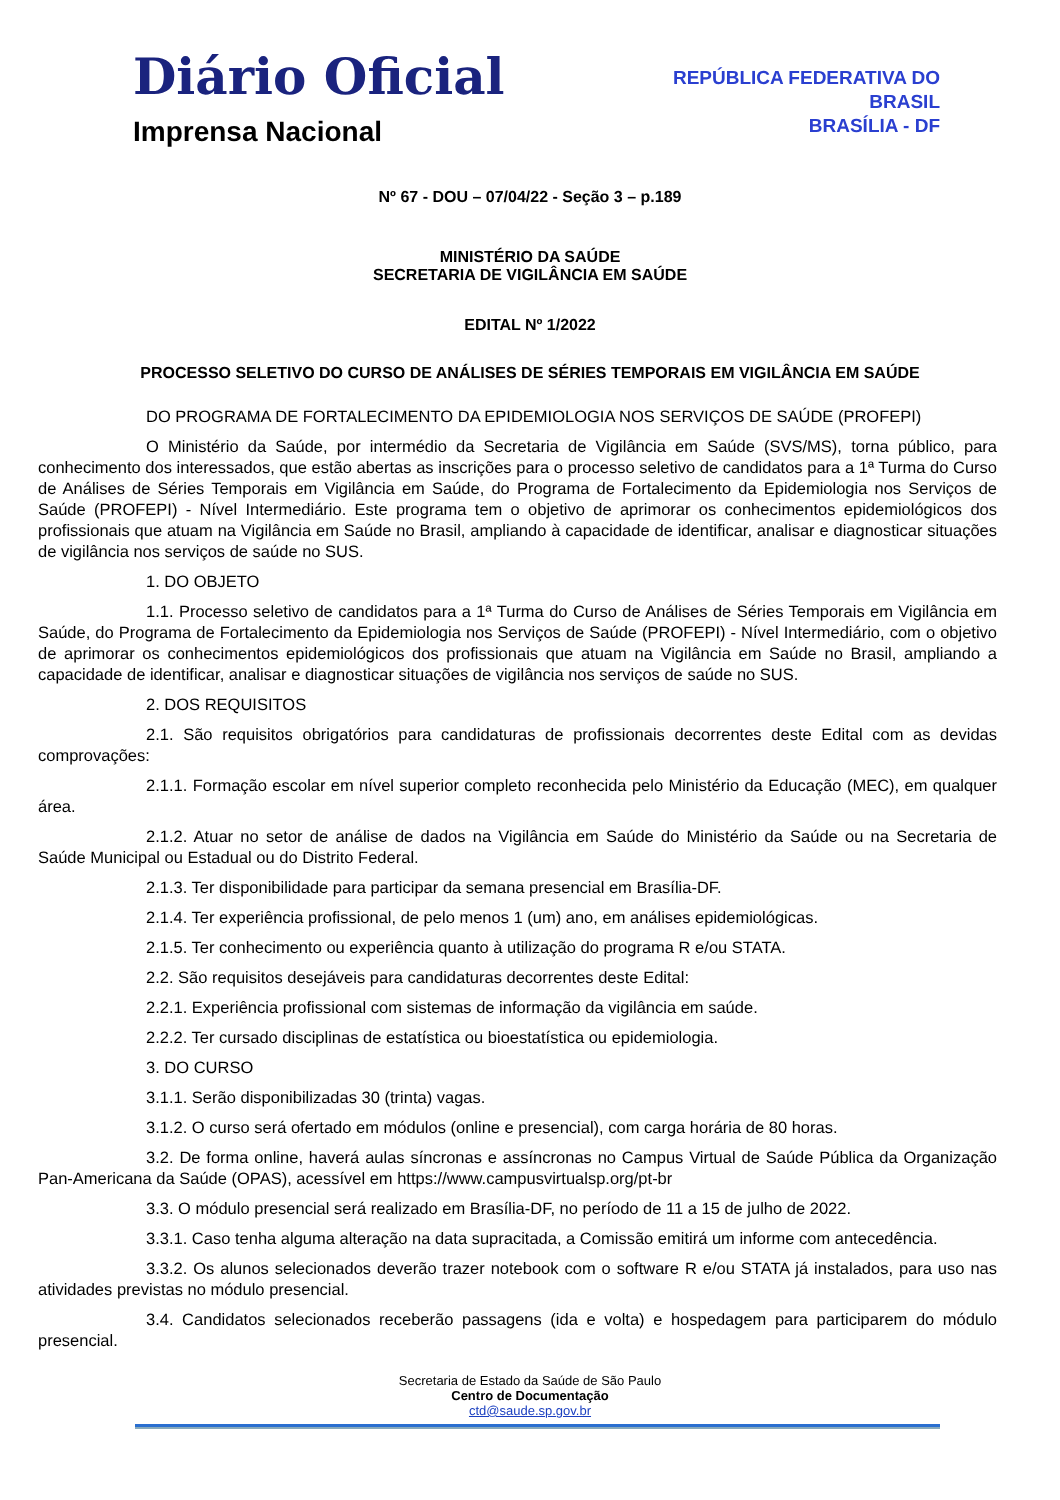Diário Oficial
Imprensa Nacional
REPÚBLICA FEDERATIVA DO
BRASIL
BRASÍLIA - DF
Nº 67 - DOU – 07/04/22 - Seção 3 – p.189
MINISTÉRIO DA SAÚDE
SECRETARIA DE VIGILÂNCIA EM SAÚDE
EDITAL Nº 1/2022
PROCESSO SELETIVO DO CURSO DE ANÁLISES DE SÉRIES TEMPORAIS EM VIGILÂNCIA EM SAÚDE
DO PROGRAMA DE FORTALECIMENTO DA EPIDEMIOLOGIA NOS SERVIÇOS DE SAÚDE (PROFEPI)
O Ministério da Saúde, por intermédio da Secretaria de Vigilância em Saúde (SVS/MS), torna público, para conhecimento dos interessados, que estão abertas as inscrições para o processo seletivo de candidatos para a 1ª Turma do Curso de Análises de Séries Temporais em Vigilância em Saúde, do Programa de Fortalecimento da Epidemiologia nos Serviços de Saúde (PROFEPI) - Nível Intermediário. Este programa tem o objetivo de aprimorar os conhecimentos epidemiológicos dos profissionais que atuam na Vigilância em Saúde no Brasil, ampliando à capacidade de identificar, analisar e diagnosticar situações de vigilância nos serviços de saúde no SUS.
1. DO OBJETO
1.1. Processo seletivo de candidatos para a 1ª Turma do Curso de Análises de Séries Temporais em Vigilância em Saúde, do Programa de Fortalecimento da Epidemiologia nos Serviços de Saúde (PROFEPI) - Nível Intermediário, com o objetivo de aprimorar os conhecimentos epidemiológicos dos profissionais que atuam na Vigilância em Saúde no Brasil, ampliando a capacidade de identificar, analisar e diagnosticar situações de vigilância nos serviços de saúde no SUS.
2. DOS REQUISITOS
2.1. São requisitos obrigatórios para candidaturas de profissionais decorrentes deste Edital com as devidas comprovações:
2.1.1. Formação escolar em nível superior completo reconhecida pelo Ministério da Educação (MEC), em qualquer área.
2.1.2. Atuar no setor de análise de dados na Vigilância em Saúde do Ministério da Saúde ou na Secretaria de Saúde Municipal ou Estadual ou do Distrito Federal.
2.1.3. Ter disponibilidade para participar da semana presencial em Brasília-DF.
2.1.4. Ter experiência profissional, de pelo menos 1 (um) ano, em análises epidemiológicas.
2.1.5. Ter conhecimento ou experiência quanto à utilização do programa R e/ou STATA.
2.2. São requisitos desejáveis para candidaturas decorrentes deste Edital:
2.2.1. Experiência profissional com sistemas de informação da vigilância em saúde.
2.2.2. Ter cursado disciplinas de estatística ou bioestatística ou epidemiologia.
3. DO CURSO
3.1.1. Serão disponibilizadas 30 (trinta) vagas.
3.1.2. O curso será ofertado em módulos (online e presencial), com carga horária de 80 horas.
3.2. De forma online, haverá aulas síncronas e assíncronas no Campus Virtual de Saúde Pública da Organização Pan-Americana da Saúde (OPAS), acessível em https://www.campusvirtualsp.org/pt-br
3.3. O módulo presencial será realizado em Brasília-DF, no período de 11 a 15 de julho de 2022.
3.3.1. Caso tenha alguma alteração na data supracitada, a Comissão emitirá um informe com antecedência.
3.3.2. Os alunos selecionados deverão trazer notebook com o software R e/ou STATA já instalados, para uso nas atividades previstas no módulo presencial.
3.4. Candidatos selecionados receberão passagens (ida e volta) e hospedagem para participarem do módulo presencial.
Secretaria de Estado da Saúde de São Paulo
Centro de Documentação
ctd@saude.sp.gov.br